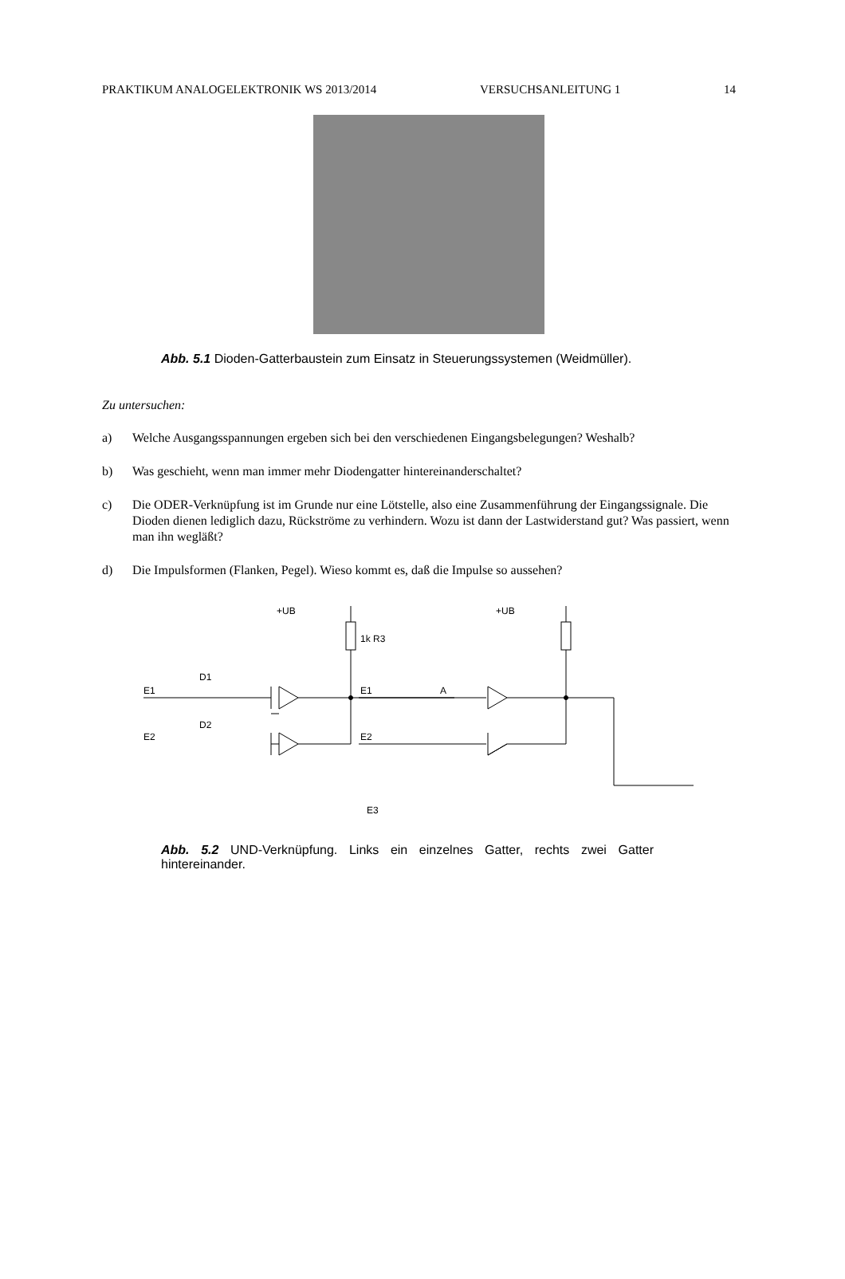PRAKTIKUM ANALOGELEKTRONIK WS 2013/2014 VERSUCHSANLEITUNG 1 14
Abb. 5.1 Dioden-Gatterbaustein zum Einsatz in Steuerungssystemen (Weidmüller).
Zu untersuchen:
a) Welche Ausgangsspannungen ergeben sich bei den verschiedenen Eingangsbelegungen? Weshalb?
b) Was geschieht, wenn man immer mehr Diodengatter hintereinanderschaltet?
c) Die ODER-Verknüpfung ist im Grunde nur eine Lötstelle, also eine Zusammenführung der Eingangssignale. Die Dioden dienen lediglich dazu, Rückströme zu verhindern. Wozu ist dann der Lastwiderstand gut? Was passiert, wenn man ihn wegläßt?
d) Die Impulsformen (Flanken, Pegel). Wieso kommt es, daß die Impulse so aussehen?
+UB
1k R3
E1
E2
D1
D2
A
+UB
E1
E2
E3
Abb. 5.2 UND-Verknüpfung. Links ein einzelnes Gatter, rechts zwei Gatter hintereinander.